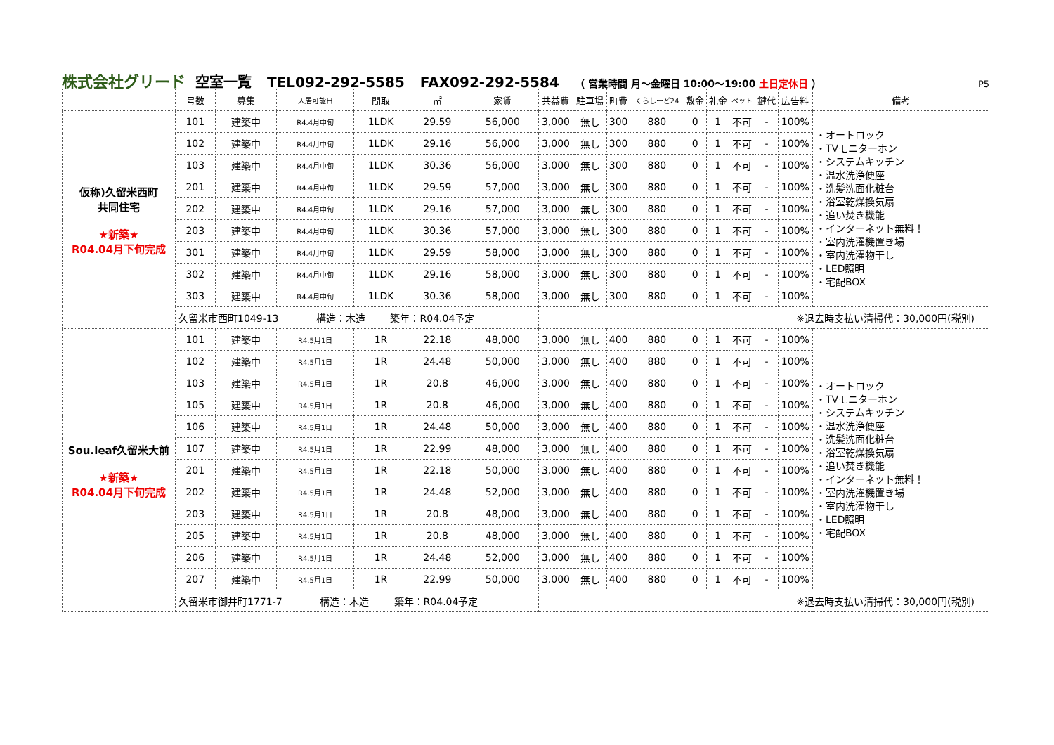株式会社グリード 空室一覧 TEL092-292-5585 FAX092-292-5584 （ 営業時間 月～金曜日 10:00～19:00 土日定休日 ） P5
| | 号数 | 募集 | 入居可能日 | 間取 | ㎡ | 家賃 | 共益費 | 駐車場 | 町費 | くらしーど24 | 敷金 | 礼金 | ペット | 鍵代 | 広告料 | 備考 |
| --- | --- | --- | --- | --- | --- | --- | --- | --- | --- | --- | --- | --- | --- | --- | --- | --- |
| 仮称)久留米西町 共同住宅 ★新築★ R04.04月下旬完成 | 101 | 建築中 | R4.4月中旬 | 1LDK | 29.59 | 56,000 | 3,000 | 無し | 300 | 880 | 0 | 1 | 不可 | - | 100% | ・オートロック ・TVモニターホン ・システムキッチン ・温水洗浄便座 ・洗髪洗面化粧台 ・浴室乾燥換気扇 ・追い焚き機能 ・インターネット無料！ ・室内洗濯機置き場 ・室内洗濯物干し ・LED照明 ・宅配BOX |
| | 102 | 建築中 | R4.4月中旬 | 1LDK | 29.16 | 56,000 | 3,000 | 無し | 300 | 880 | 0 | 1 | 不可 | - | 100% | |
| | 103 | 建築中 | R4.4月中旬 | 1LDK | 30.36 | 56,000 | 3,000 | 無し | 300 | 880 | 0 | 1 | 不可 | - | 100% | |
| | 201 | 建築中 | R4.4月中旬 | 1LDK | 29.59 | 57,000 | 3,000 | 無し | 300 | 880 | 0 | 1 | 不可 | - | 100% | |
| | 202 | 建築中 | R4.4月中旬 | 1LDK | 29.16 | 57,000 | 3,000 | 無し | 300 | 880 | 0 | 1 | 不可 | - | 100% | |
| | 203 | 建築中 | R4.4月中旬 | 1LDK | 30.36 | 57,000 | 3,000 | 無し | 300 | 880 | 0 | 1 | 不可 | - | 100% | |
| | 301 | 建築中 | R4.4月中旬 | 1LDK | 29.59 | 58,000 | 3,000 | 無し | 300 | 880 | 0 | 1 | 不可 | - | 100% | |
| | 302 | 建築中 | R4.4月中旬 | 1LDK | 29.16 | 58,000 | 3,000 | 無し | 300 | 880 | 0 | 1 | 不可 | - | 100% | |
| | 303 | 建築中 | R4.4月中旬 | 1LDK | 30.36 | 58,000 | 3,000 | 無し | 300 | 880 | 0 | 1 | 不可 | - | 100% | |
| | 久留米市西町1049-13 構造：木造 築年：R04.04予定 | | | | | | ※退去時支払い清掃代：30,000円(税別) | | | | | | | | | |
| Sou.leaf久留米大前 ★新築★ R04.04月下旬完成 | 101 | 建築中 | R4.5月1日 | 1R | 22.18 | 48,000 | 3,000 | 無し | 400 | 880 | 0 | 1 | 不可 | - | 100% | ・オートロック ・TVモニターホン ・システムキッチン ・温水洗浄便座 ・洗髪洗面化粧台 ・浴室乾燥換気扇 ・追い焚き機能 ・インターネット無料！ ・室内洗濯機置き場 ・室内洗濯物干し ・LED照明 ・宅配BOX |
| | 102 | 建築中 | R4.5月1日 | 1R | 24.48 | 50,000 | 3,000 | 無し | 400 | 880 | 0 | 1 | 不可 | - | 100% | |
| | 103 | 建築中 | R4.5月1日 | 1R | 20.8 | 46,000 | 3,000 | 無し | 400 | 880 | 0 | 1 | 不可 | - | 100% | |
| | 105 | 建築中 | R4.5月1日 | 1R | 20.8 | 46,000 | 3,000 | 無し | 400 | 880 | 0 | 1 | 不可 | - | 100% | |
| | 106 | 建築中 | R4.5月1日 | 1R | 24.48 | 50,000 | 3,000 | 無し | 400 | 880 | 0 | 1 | 不可 | - | 100% | |
| | 107 | 建築中 | R4.5月1日 | 1R | 22.99 | 48,000 | 3,000 | 無し | 400 | 880 | 0 | 1 | 不可 | - | 100% | |
| | 201 | 建築中 | R4.5月1日 | 1R | 22.18 | 50,000 | 3,000 | 無し | 400 | 880 | 0 | 1 | 不可 | - | 100% | |
| | 202 | 建築中 | R4.5月1日 | 1R | 24.48 | 52,000 | 3,000 | 無し | 400 | 880 | 0 | 1 | 不可 | - | 100% | |
| | 203 | 建築中 | R4.5月1日 | 1R | 20.8 | 48,000 | 3,000 | 無し | 400 | 880 | 0 | 1 | 不可 | - | 100% | |
| | 205 | 建築中 | R4.5月1日 | 1R | 20.8 | 48,000 | 3,000 | 無し | 400 | 880 | 0 | 1 | 不可 | - | 100% | |
| | 206 | 建築中 | R4.5月1日 | 1R | 24.48 | 52,000 | 3,000 | 無し | 400 | 880 | 0 | 1 | 不可 | - | 100% | |
| | 207 | 建築中 | R4.5月1日 | 1R | 22.99 | 50,000 | 3,000 | 無し | 400 | 880 | 0 | 1 | 不可 | - | 100% | |
| | 久留米市御井町1771-7 構造：木造 築年：R04.04予定 | | | | | | ※退去時支払い清掃代：30,000円(税別) | | | | | | | | | |